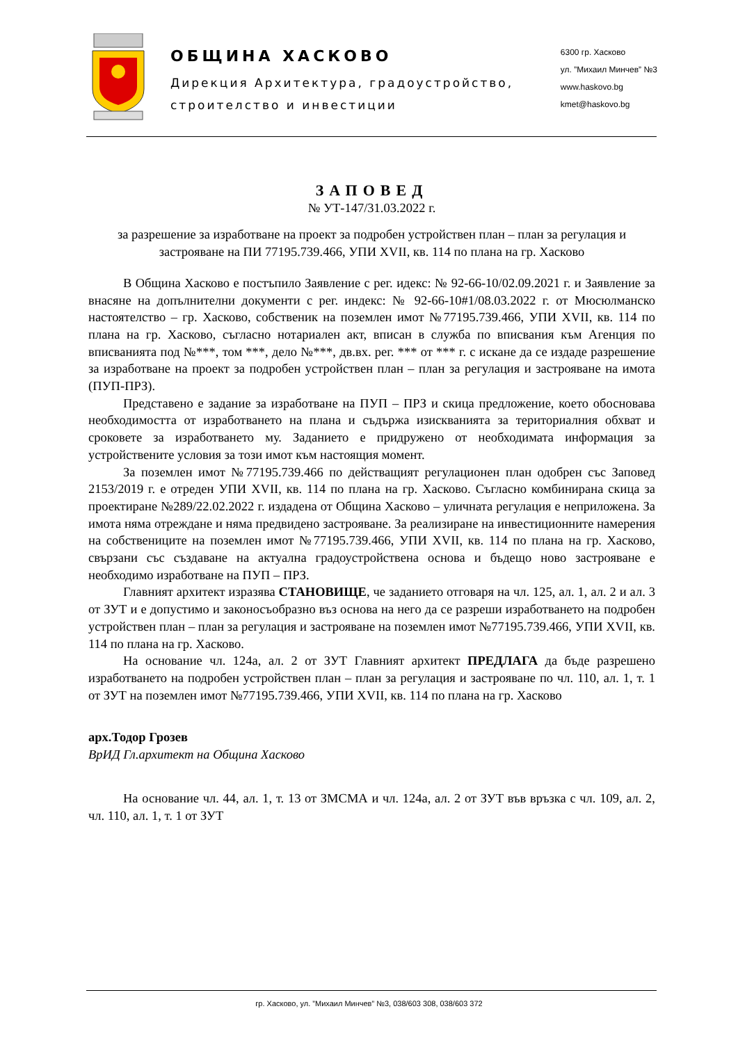ОБЩИНА ХАСКОВО
Дирекция Архитектура, градоустройство,
строителство и инвестиции
6300 гр. Хасково
ул. ”Михаил Минчев” №3
www.haskovo.bg
kmet@haskovo.bg
ЗАПОВЕД
№ УТ-147/31.03.2022 г.
за разрешение за изработване на проект за подробен устройствен план – план за регулация и застрояване на ПИ 77195.739.466, УПИ XVII, кв. 114 по плана на гр. Хасково
В Община Хасково е постъпило Заявление с рег. идекс: № 92-66-10/02.09.2021 г. и Заявление за внасяне на допълнителни документи с рег. индекс: № 92-66-10#1/08.03.2022 г. от Мюсюлманско настоятелство – гр. Хасково, собственик на поземлен имот №77195.739.466, УПИ XVII, кв. 114 по плана на гр. Хасково, съгласно нотариален акт, вписан в служба по вписвания към Агенция по вписванията под №***, том ***, дело №***, дв.вх. рег. *** от *** г. с искане да се издаде разрешение за изработване на проект за подробен устройствен план – план за регулация и застрояване на имота (ПУП-ПРЗ).
Представено е задание за изработване на ПУП – ПРЗ и скица предложение, което обосновава необходимостта от изработването на плана и съдържа изискванията за териториалния обхват и сроковете за изработването му. Заданието е придружено от необходимата информация за устройствените условия за този имот към настоящия момент.
За поземлен имот №77195.739.466 по действащият регулационен план одобрен със Заповед 2153/2019 г. е отреден УПИ XVII, кв. 114 по плана на гр. Хасково. Съгласно комбинирана скица за проектиране №289/22.02.2022 г. издадена от Община Хасково – уличната регулация е неприложена. За имота няма отреждане и няма предвидено застрояване. За реализиране на инвестиционните намерения на собствениците на поземлен имот №77195.739.466, УПИ XVII, кв. 114 по плана на гр. Хасково, свързани със създаване на актуална градоустройствена основа и бъдещо ново застрояване е необходимо изработване на ПУП – ПРЗ.
Главният архитект изразява СТАНОВИЩЕ, че заданието отговаря на чл. 125, ал. 1, ал. 2 и ал. 3 от ЗУТ и е допустимо и законосъобразно въз основа на него да се разреши изработването на подробен устройствен план – план за регулация и застрояване на поземлен имот №77195.739.466, УПИ XVII, кв. 114 по плана на гр. Хасково.
На основание чл. 124а, ал. 2 от ЗУТ Главният архитект ПРЕДЛАГА да бъде разрешено изработването на подробен устройствен план – план за регулация и застрояване по чл. 110, ал. 1, т. 1 от ЗУТ на поземлен имот №77195.739.466, УПИ XVII, кв. 114 по плана на гр. Хасково
арх.Тодор Грозев
ВрИД Гл.архитект на Община Хасково
На основание чл. 44, ал. 1, т. 13 от ЗМСМА и чл. 124а, ал. 2 от ЗУТ във връзка с чл. 109, ал. 2, чл. 110, ал. 1, т. 1 от ЗУТ
гр. Хасково, ул. ”Михаил Минчев” №3, 038/603 308, 038/603 372